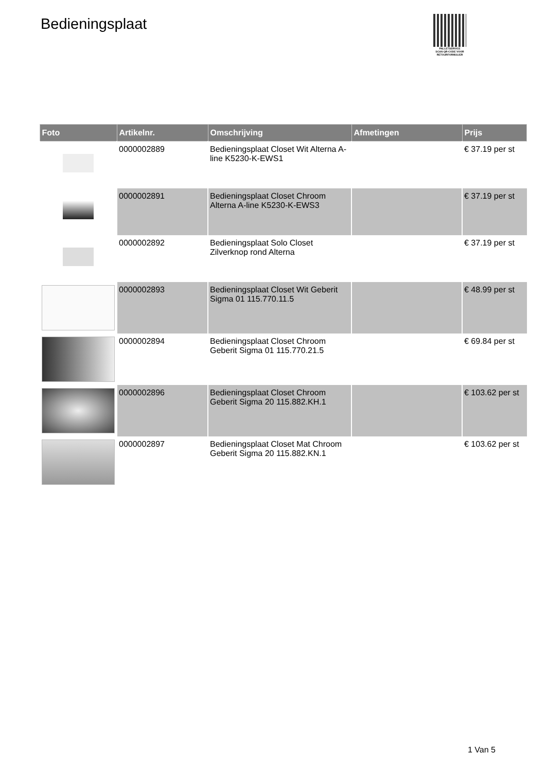Bedieningsplaat
PALLETSERVICE
SCAN QR-CODE VOOR RETOURFORMULIER
| Foto | Artikelnr. | Omschrijving | Afmetingen | Prijs |
| --- | --- | --- | --- | --- |
| | 0000002889 | Bedieningsplaat Closet Wit Alterna A-line K5230-K-EWS1 | | € 37.19 per st |
| | 0000002891 | Bedieningsplaat Closet Chroom Alterna A-line K5230-K-EWS3 | | € 37.19 per st |
| | 0000002892 | Bedieningsplaat Solo Closet Zilverknop rond Alterna | | € 37.19 per st |
| | 0000002893 | Bedieningsplaat Closet Wit Geberit Sigma 01 115.770.11.5 | | € 48.99 per st |
| | 0000002894 | Bedieningsplaat Closet Chroom Geberit Sigma 01 115.770.21.5 | | € 69.84 per st |
| | 0000002896 | Bedieningsplaat Closet Chroom Geberit Sigma 20 115.882.KH.1 | | € 103.62 per st |
| | 0000002897 | Bedieningsplaat Closet Mat Chroom Geberit Sigma 20 115.882.KN.1 | | € 103.62 per st |
1 Van 5